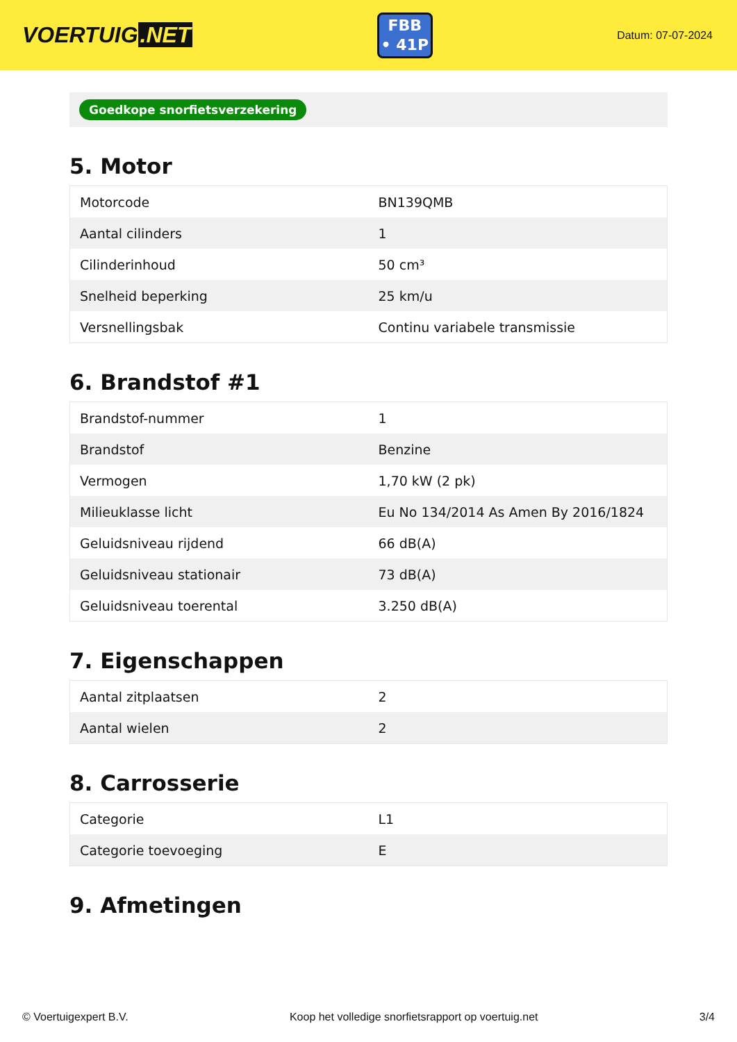VOERTUIG.NET
FBB
• 41P
Datum: 07-07-2024
Goedkope snorfietsverzekering
5. Motor
| Motorcode | BN139QMB |
| Aantal cilinders | 1 |
| Cilinderinhoud | 50 cm³ |
| Snelheid beperking | 25 km/u |
| Versnellingsbak | Continu variabele transmissie |
6. Brandstof #1
| Brandstof-nummer | 1 |
| Brandstof | Benzine |
| Vermogen | 1,70 kW (2 pk) |
| Milieuklasse licht | Eu No 134/2014 As Amen By 2016/1824 |
| Geluidsniveau rijdend | 66 dB(A) |
| Geluidsniveau stationair | 73 dB(A) |
| Geluidsniveau toerental | 3.250 dB(A) |
7. Eigenschappen
| Aantal zitplaatsen | 2 |
| Aantal wielen | 2 |
8. Carrosserie
| Categorie | L1 |
| Categorie toevoeging | E |
9. Afmetingen
© Voertuigexpert B.V. Koop het volledige snorfietsrapport op voertuig.net 3/4